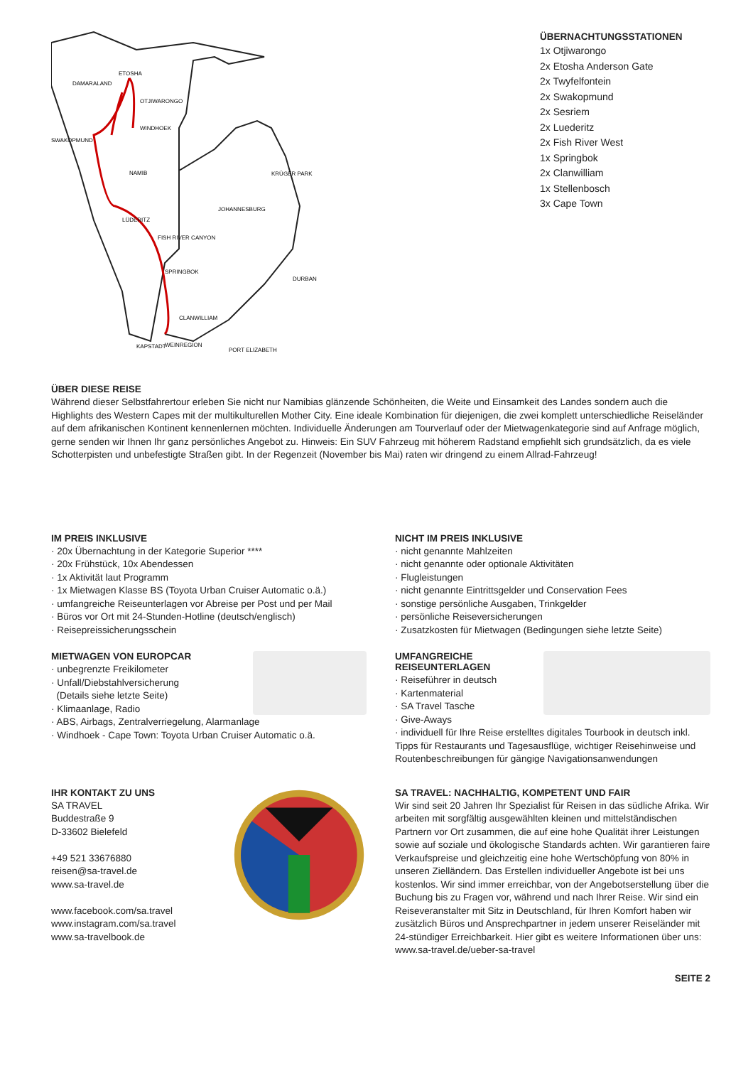ETOSHA
DAMARALAND
OTJIWARONGO
WINDHOEK
SWAKOPMUND
NAMIB
LÜDERITZ
FISH RIVER CANYON
SPRINGBOK
CLANWILLIAM
KAPSTADT
WEINREGION
KRÜGER PARK
JOHANNESBURG
DURBAN
PORT ELIZABETH
ÜBERNACHTUNGSSTATIONEN
1x Otjiwarongo
2x Etosha Anderson Gate
2x Twyfelfontein
2x Swakopmund
2x Sesriem
2x Luederitz
2x Fish River West
1x Springbok
2x Clanwilliam
1x Stellenbosch
3x Cape Town
ÜBER DIESE REISE
Während dieser Selbstfahrertour erleben Sie nicht nur Namibias glänzende Schönheiten, die Weite und Einsamkeit des Landes sondern auch die Highlights des Western Capes mit der multikulturellen Mother City. Eine ideale Kombination für diejenigen, die zwei komplett unterschiedliche Reiseländer auf dem afrikanischen Kontinent kennenlernen möchten. Individuelle Änderungen am Tourverlauf oder der Mietwagenkategorie sind auf Anfrage möglich, gerne senden wir Ihnen Ihr ganz persönliches Angebot zu. Hinweis: Ein SUV Fahrzeug mit höherem Radstand empfiehlt sich grundsätzlich, da es viele Schotterpisten und unbefestigte Straßen gibt. In der Regenzeit (November bis Mai) raten wir dringend zu einem Allrad-Fahrzeug!
IM PREIS INKLUSIVE
· 20x Übernachtung in der Kategorie Superior ****
· 20x Frühstück, 10x Abendessen
· 1x Aktivität laut Programm
· 1x Mietwagen Klasse BS (Toyota Urban Cruiser Automatic o.ä.)
· umfangreiche Reiseunterlagen vor Abreise per Post und per Mail
· Büros vor Ort mit 24-Stunden-Hotline (deutsch/englisch)
· Reisepreissicherungsschein
NICHT IM PREIS INKLUSIVE
· nicht genannte Mahlzeiten
· nicht genannte oder optionale Aktivitäten
· Flugleistungen
· nicht genannte Eintrittsgelder und Conservation Fees
· sonstige persönliche Ausgaben, Trinkgelder
· persönliche Reiseversicherungen
· Zusatzkosten für Mietwagen (Bedingungen siehe letzte Seite)
MIETWAGEN VON EUROPCAR
· unbegrenzte Freikilometer
· Unfall/Diebstahlversicherung
(Details siehe letzte Seite)
· Klimaanlage, Radio
· ABS, Airbags, Zentralverriegelung, Alarmanlage
· Windhoek - Cape Town: Toyota Urban Cruiser Automatic o.ä.
UMFANGREICHE REISEUNTERLAGEN
· Reiseführer in deutsch
· Kartenmaterial
· SA Travel Tasche
· Give-Aways
· individuell für Ihre Reise erstelltes digitales Tourbook in deutsch inkl. Tipps für Restaurants und Tagesausflüge, wichtiger Reisehinweise und Routenbeschreibungen für gängige Navigationsanwendungen
IHR KONTAKT ZU UNS
SA TRAVEL
Buddestraße 9
D-33602 Bielefeld
+49 521 33676880
reisen@sa-travel.de
www.sa-travel.de
www.facebook.com/sa.travel
www.instagram.com/sa.travel
www.sa-travelbook.de
SA TRAVEL: NACHHALTIG, KOMPETENT UND FAIR
Wir sind seit 20 Jahren Ihr Spezialist für Reisen in das südliche Afrika. Wir arbeiten mit sorgfältig ausgewählten kleinen und mittelständischen Partnern vor Ort zusammen, die auf eine hohe Qualität ihrer Leistungen sowie auf soziale und ökologische Standards achten. Wir garantieren faire Verkaufspreise und gleichzeitig eine hohe Wertschöpfung von 80% in unseren Zielländern. Das Erstellen individueller Angebote ist bei uns kostenlos. Wir sind immer erreichbar, von der Angebotserstellung über die Buchung bis zu Fragen vor, während und nach Ihrer Reise. Wir sind ein Reiseveranstalter mit Sitz in Deutschland, für Ihren Komfort haben wir zusätzlich Büros und Ansprechpartner in jedem unserer Reiseländer mit 24-stündiger Erreichbarkeit. Hier gibt es weitere Informationen über uns: www.sa-travel.de/ueber-sa-travel
SEITE 2